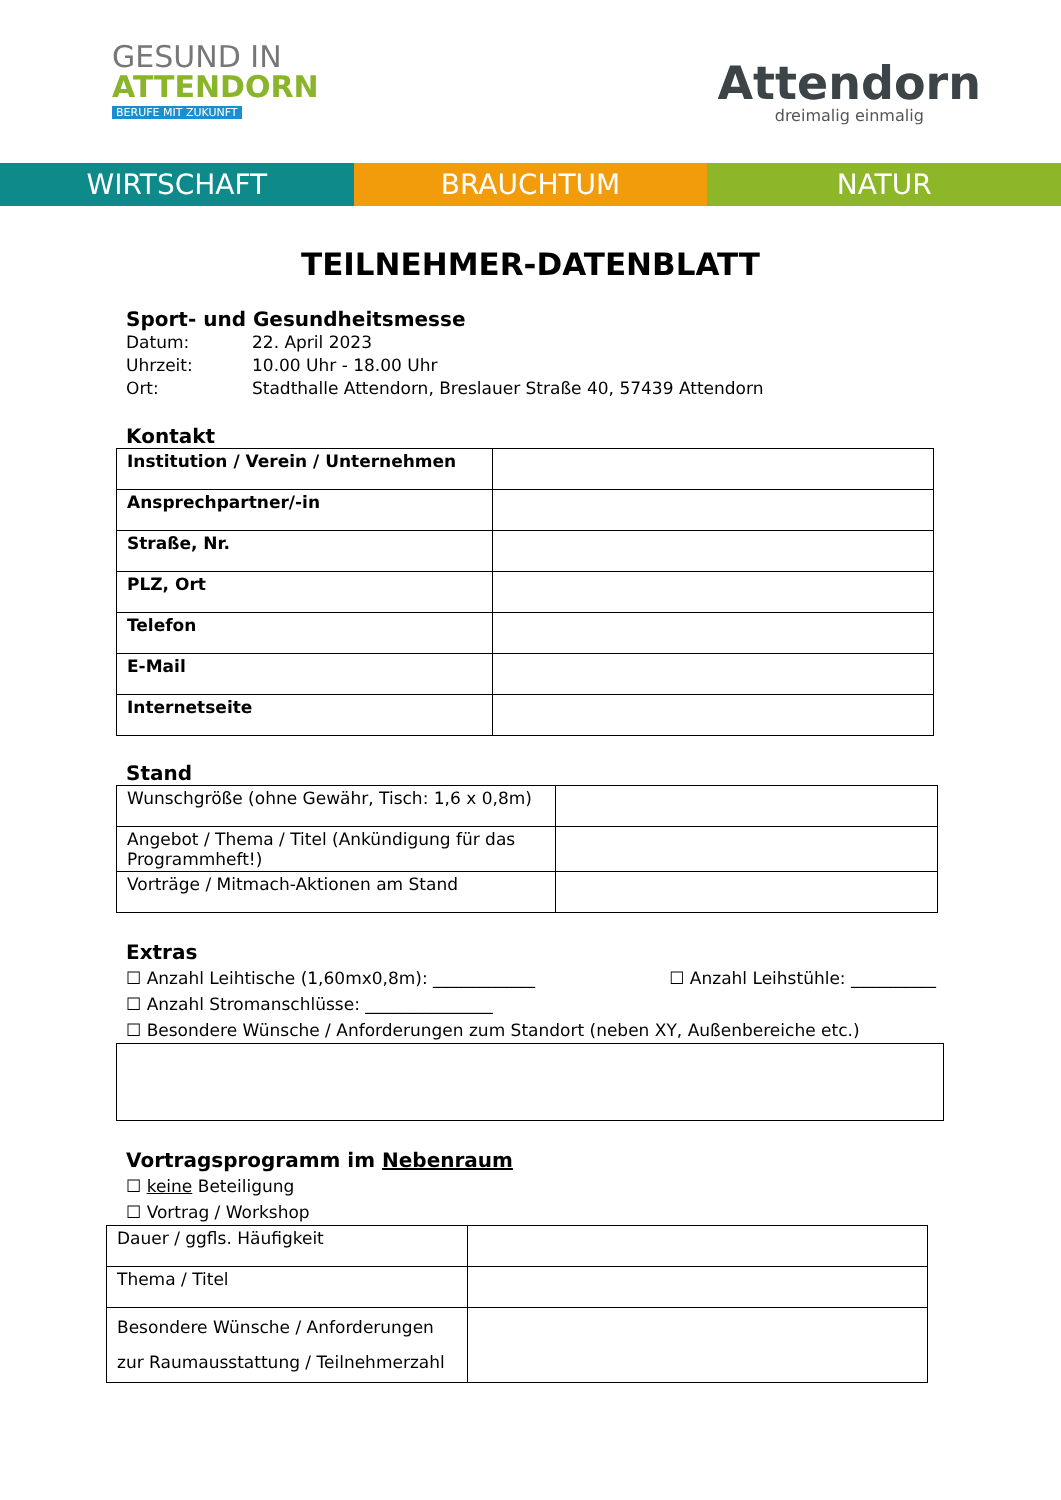GESUND IN
ATTENDORN
BERUFE MIT ZUKUNFT
Attendorn
dreimalig einmalig
WIRTSCHAFT BRAUCHTUM NATUR
TEILNEHMER-DATENBLATT
Sport- und Gesundheitsmesse
| Datum: | 22. April 2023 |
| Uhrzeit: | 10.00 Uhr - 18.00 Uhr |
| Ort: | Stadthalle Attendorn, Breslauer Straße 40, 57439 Attendorn |
Kontakt
| Institution / Verein / Unternehmen | |
| Ansprechpartner/-in | |
| Straße, Nr. | |
| PLZ, Ort | |
| Telefon | |
| E-Mail | |
| Internetseite | |
Stand
| Wunschgröße (ohne Gewähr, Tisch: 1,6 x 0,8m) | |
| Angebot / Thema / Titel (Ankündigung für das Programmheft!) | |
| Vorträge / Mitmach-Aktionen am Stand | |
Extras
☐ Anzahl Leihtische (1,60mx0,8m): ____________ ☐ Anzahl Leihstühle: __________
☐ Anzahl Stromanschlüsse: _______________
☐ Besondere Wünsche / Anforderungen zum Standort (neben XY, Außenbereiche etc.)
Vortragsprogramm im Nebenraum
☐ keine Beteiligung
☐ Vortrag / Workshop
| Dauer / ggfls. Häufigkeit | |
| Thema / Titel | |
| Besondere Wünsche / Anforderungen zur Raumausstattung / Teilnehmerzahl | |